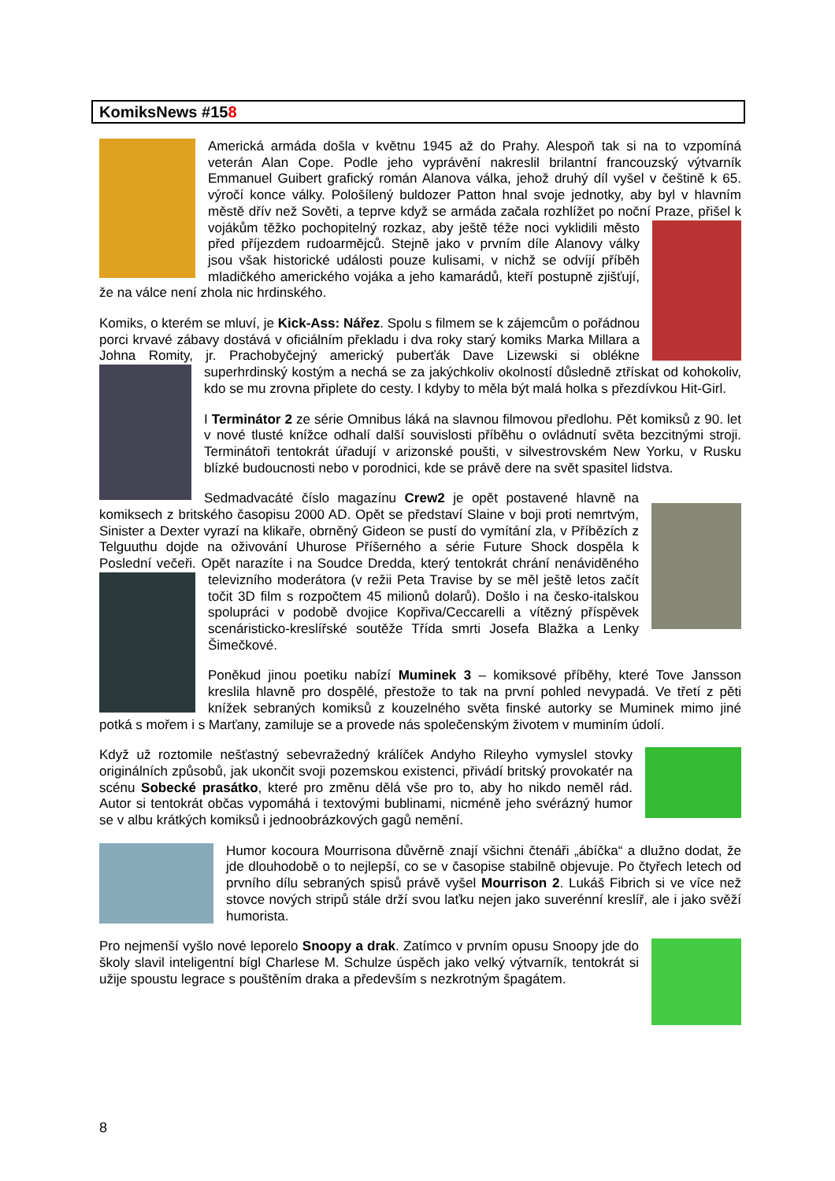KomiksNews #158
Americká armáda došla v květnu 1945 až do Prahy. Alespoň tak si na to vzpomíná veterán Alan Cope. Podle jeho vyprávění nakreslil brilantní francouzský výtvarník Emmanuel Guibert grafický román Alanova válka, jehož druhý díl vyšel v češtině k 65. výročí konce války. Pološílený buldozer Patton hnal svoje jednotky, aby byl v hlavním městě dřív než Sověti, a teprve když se armáda začala rozhlížet po noční Praze, přišel k vojákům těžko pochopitelný rozkaz, aby ještě téže noci vyklidili město před příjezdem rudoarmějců. Stejně jako v prvním díle Alanovy války jsou však historické události pouze kulisami, v nichž se odvíjí příběh mladičkého amerického vojáka a jeho kamarádů, kteří postupně zjišťují, že na válce není zhola nic hrdinského.
Komiks, o kterém se mluví, je Kick-Ass: Nářez. Spolu s filmem se k zájemcům o pořádnou porci krvavé zábavy dostává v oficiálním překladu i dva roky starý komiks Marka Millara a Johna Romity, jr. Prachobyčejný americký puberťák Dave Lizewski si oblékne superhrdinský kostým a nechá se za jakýchkoliv okolností důsledně ztřískat od kohokoliv, kdo se mu zrovna připlete do cesty. I kdyby to měla být malá holka s přezdívkou Hit-Girl.
I Terminátor 2 ze série Omnibus láká na slavnou filmovou předlohu. Pět komiksů z 90. let v nové tlusté knížce odhalí další souvislosti příběhu o ovládnutí světa bezcitnými stroji. Terminátoři tentokrát úřadují v arizonské poušti, v silvestrovském New Yorku, v Rusku blízké budoucnosti nebo v porodnici, kde se právě dere na svět spasitel lidstva.
Sedmadvacáté číslo magazínu Crew2 je opět postavené hlavně na komiksech z britského časopisu 2000 AD. Opět se představí Slaine v boji proti nemrtvým, Sinister a Dexter vyrazí na klikaře, obrněný Gideon se pustí do vymítání zla, v Příbězích z Telguuthu dojde na oživování Uhurose Příšerného a série Future Shock dospěla k Poslední večeři. Opět narazíte i na Soudce Dredda, který tentokrát chrání nenáviděného televizního moderátora (v režii Peta Travise by se měl ještě letos začít točit 3D film s rozpočtem 45 milionů dolarů). Došlo i na česko-italskou spolupráci v podobě dvojice Kopřiva/Ceccarelli a vítězný příspěvek scenáristicko-kreslířské soutěže Třída smrti Josefa Blažka a Lenky Šimečkové.
Poněkud jinou poetiku nabízí Muminek 3 – komiksové příběhy, které Tove Jansson kreslila hlavně pro dospělé, přestože to tak na první pohled nevypadá. Ve třetí z pěti knížek sebraných komiksů z kouzelného světa finské autorky se Muminek mimo jiné potká s mořem i s Marťany, zamiluje se a provede nás společenským životem v muminím údolí.
Když už roztomile nešťastný sebevražedný králíček Andyho Rileyho vymyslel stovky originálních způsobů, jak ukončit svoji pozemskou existenci, přivádí britský provokatér na scénu Sobecké prasátko, které pro změnu dělá vše pro to, aby ho nikdo neměl rád. Autor si tentokrát občas vypomáhá i textovými bublinami, nicméně jeho svérázný humor se v albu krátkých komiksů i jednoobrázkových gagů nemění.
Humor kocoura Mourrisona důvěrně znají všichni čtenáři „ábíčka“ a dlužno dodat, že jde dlouhodobě o to nejlepší, co se v časopise stabilně objevuje. Po čtyřech letech od prvního dílu sebraných spisů právě vyšel Mourrison 2. Lukáš Fibrich si ve více než stovce nových stripů stále drží svou laťku nejen jako suverénní kreslíř, ale i jako svěží humorista.
Pro nejmenší vyšlo nové leporelo Snoopy a drak. Zatímco v prvním opusu Snoopy jde do školy slavil inteligentní bígl Charlese M. Schulze úspěch jako velký výtvarník, tentokrát si užije spoustu legrace s pouštěním draka a především s nezkrotným špagátem.
8